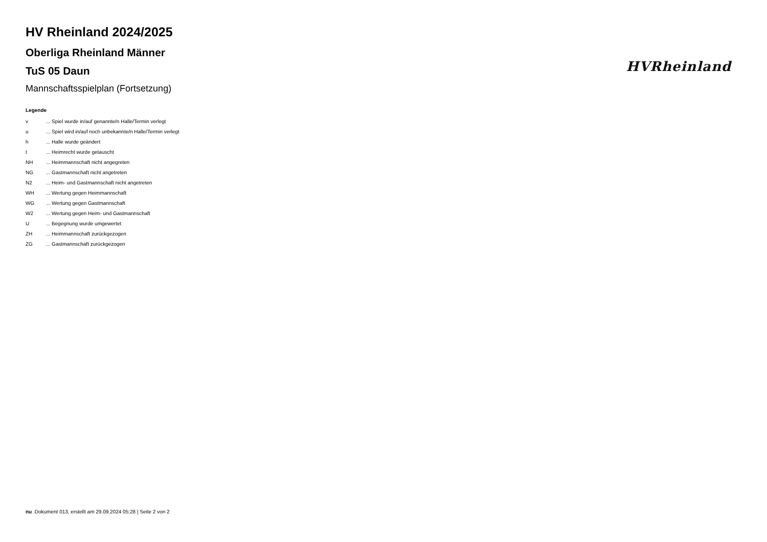HVRheinland
HV Rheinland 2024/2025
Oberliga Rheinland Männer
TuS 05 Daun
Mannschaftsspielplan (Fortsetzung)
Legende
| v | ... Spiel wurde in/auf genannte/n Halle/Termin verlegt |
| u | ... Spiel wird in/auf noch unbekannte/n Halle/Termin verlegt |
| h | ... Halle wurde geändert |
| t | ... Heimrecht wurde getauscht |
| NH | ... Heimmannschaft nicht angegreten |
| NG | ... Gastmannschaft nicht angetreten |
| N2 | ... Heim- und Gastmannschaft nicht angetreten |
| WH | ... Wertung gegen Heimmannschaft |
| WG | ... Wertung gegen Gastmannschaft |
| W2 | ... Wertung gegen Heim- und Gastmannschaft |
| U | ... Begegnung wurde umgewertet |
| ZH | ... Heimmannschaft zurückgezogen |
| ZG | ... Gastmannschaft zurückgezogen |
nu .Dokument 013, erstellt am 29.09.2024 05:28 | Seite 2 von 2